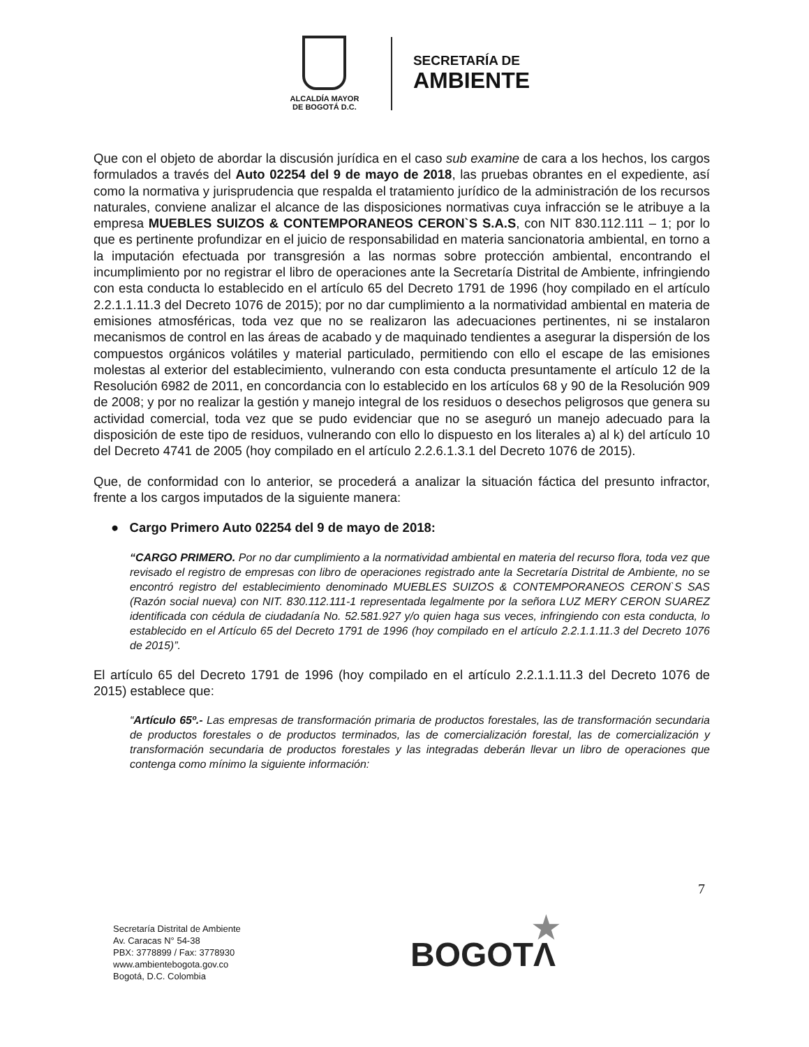ALCALDÍA MAYOR
DE BOGOTÁ D.C.
SECRETARÍA DE
AMBIENTE
Que con el objeto de abordar la discusión jurídica en el caso sub examine de cara a los hechos, los cargos formulados a través del Auto 02254 del 9 de mayo de 2018, las pruebas obrantes en el expediente, así como la normativa y jurisprudencia que respalda el tratamiento jurídico de la administración de los recursos naturales, conviene analizar el alcance de las disposiciones normativas cuya infracción se le atribuye a la empresa MUEBLES SUIZOS & CONTEMPORANEOS CERON`S S.A.S, con NIT 830.112.111 – 1; por lo que es pertinente profundizar en el juicio de responsabilidad en materia sancionatoria ambiental, en torno a la imputación efectuada por transgresión a las normas sobre protección ambiental, encontrando el incumplimiento por no registrar el libro de operaciones ante la Secretaría Distrital de Ambiente, infringiendo con esta conducta lo establecido en el artículo 65 del Decreto 1791 de 1996 (hoy compilado en el artículo 2.2.1.1.11.3 del Decreto 1076 de 2015); por no dar cumplimiento a la normatividad ambiental en materia de emisiones atmosféricas, toda vez que no se realizaron las adecuaciones pertinentes, ni se instalaron mecanismos de control en las áreas de acabado y de maquinado tendientes a asegurar la dispersión de los compuestos orgánicos volátiles y material particulado, permitiendo con ello el escape de las emisiones molestas al exterior del establecimiento, vulnerando con esta conducta presuntamente el artículo 12 de la Resolución 6982 de 2011, en concordancia con lo establecido en los artículos 68 y 90 de la Resolución 909 de 2008; y por no realizar la gestión y manejo integral de los residuos o desechos peligrosos que genera su actividad comercial, toda vez que se pudo evidenciar que no se aseguró un manejo adecuado para la disposición de este tipo de residuos, vulnerando con ello lo dispuesto en los literales a) al k) del artículo 10 del Decreto 4741 de 2005 (hoy compilado en el artículo 2.2.6.1.3.1 del Decreto 1076 de 2015).
Que, de conformidad con lo anterior, se procederá a analizar la situación fáctica del presunto infractor, frente a los cargos imputados de la siguiente manera:
● Cargo Primero Auto 02254 del 9 de mayo de 2018:
“CARGO PRIMERO. Por no dar cumplimiento a la normatividad ambiental en materia del recurso flora, toda vez que revisado el registro de empresas con libro de operaciones registrado ante la Secretaría Distrital de Ambiente, no se encontró registro del establecimiento denominado MUEBLES SUIZOS & CONTEMPORANEOS CERON`S SAS (Razón social nueva) con NIT. 830.112.111-1 representada legalmente por la señora LUZ MERY CERON SUAREZ identificada con cédula de ciudadanía No. 52.581.927 y/o quien haga sus veces, infringiendo con esta conducta, lo establecido en el Artículo 65 del Decreto 1791 de 1996 (hoy compilado en el artículo 2.2.1.1.11.3 del Decreto 1076 de 2015)”.
El artículo 65 del Decreto 1791 de 1996 (hoy compilado en el artículo 2.2.1.1.11.3 del Decreto 1076 de 2015) establece que:
“Artículo 65º.- Las empresas de transformación primaria de productos forestales, las de transformación secundaria de productos forestales o de productos terminados, las de comercialización forestal, las de comercialización y transformación secundaria de productos forestales y las integradas deberán llevar un libro de operaciones que contenga como mínimo la siguiente información:
7
Secretaría Distrital de Ambiente
Av. Caracas N° 54-38
PBX: 3778899 / Fax: 3778930
www.ambientebogota.gov.co
Bogotá, D.C. Colombia
★
BOGOTΛ